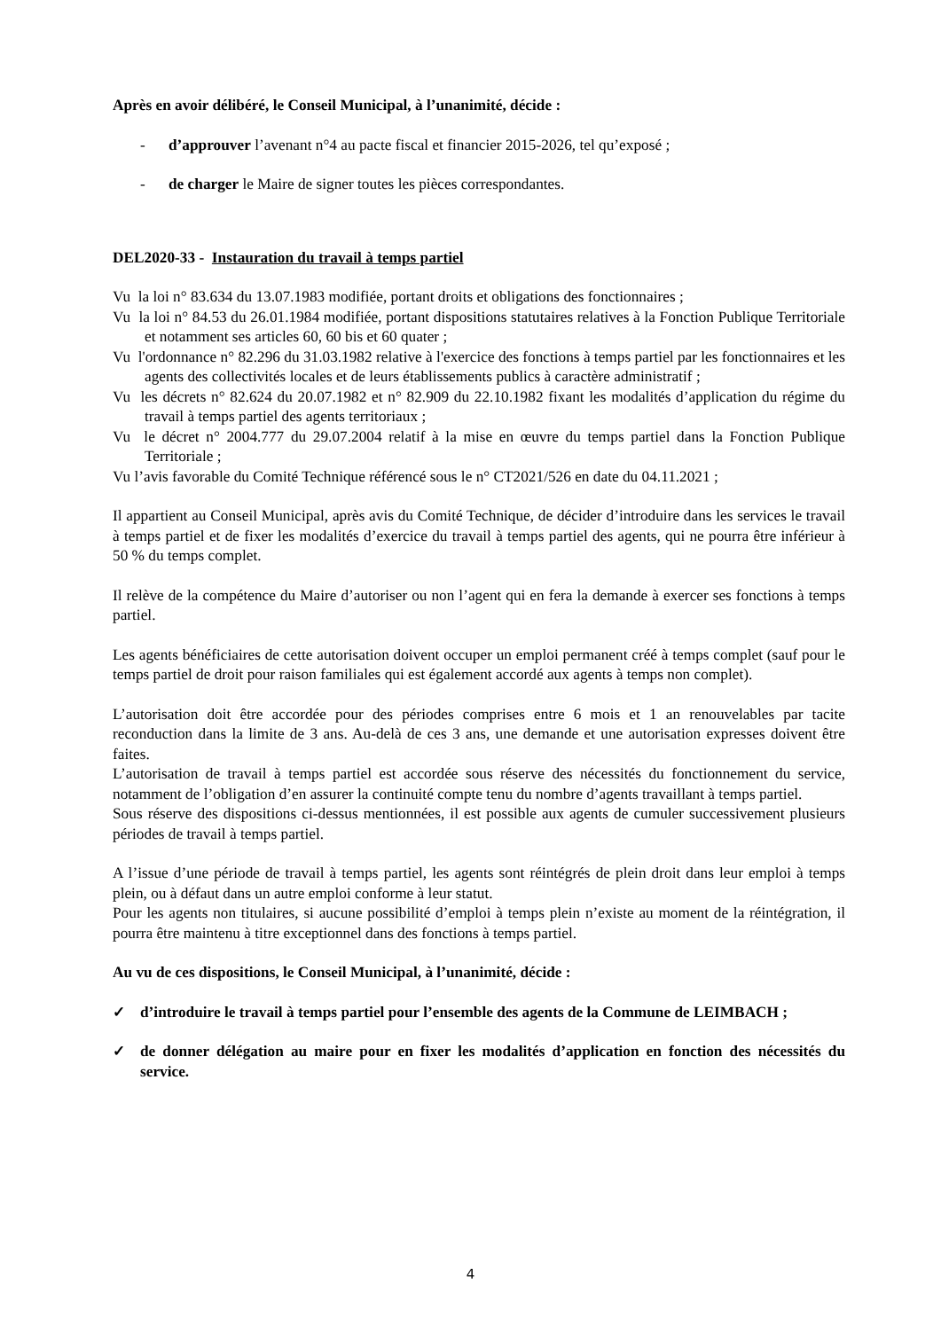Après en avoir délibéré, le Conseil Municipal, à l’unanimité, décide :
- d’approuver l’avenant n°4 au pacte fiscal et financier 2015-2026, tel qu’exposé ;
- de charger le Maire de signer toutes les pièces correspondantes.
DEL2020-33 - Instauration du travail à temps partiel
Vu la loi n° 83.634 du 13.07.1983 modifiée, portant droits et obligations des fonctionnaires ;
Vu la loi n° 84.53 du 26.01.1984 modifiée, portant dispositions statutaires relatives à la Fonction Publique Territoriale et notamment ses articles 60, 60 bis et 60 quater ;
Vu l'ordonnance n° 82.296 du 31.03.1982 relative à l'exercice des fonctions à temps partiel par les fonctionnaires et les agents des collectivités locales et de leurs établissements publics à caractère administratif ;
Vu les décrets n° 82.624 du 20.07.1982 et n° 82.909 du 22.10.1982 fixant les modalités d’application du régime du travail à temps partiel des agents territoriaux ;
Vu le décret n° 2004.777 du 29.07.2004 relatif à la mise en œuvre du temps partiel dans la Fonction Publique Territoriale ;
Vu l’avis favorable du Comité Technique référencé sous le n° CT2021/526 en date du 04.11.2021 ;
Il appartient au Conseil Municipal, après avis du Comité Technique, de décider d’introduire dans les services le travail à temps partiel et de fixer les modalités d’exercice du travail à temps partiel des agents, qui ne pourra être inférieur à 50 % du temps complet.
Il relève de la compétence du Maire d’autoriser ou non l’agent qui en fera la demande à exercer ses fonctions à temps partiel.
Les agents bénéficiaires de cette autorisation doivent occuper un emploi permanent créé à temps complet (sauf pour le temps partiel de droit pour raison familiales qui est également accordé aux agents à temps non complet).
L’autorisation doit être accordée pour des périodes comprises entre 6 mois et 1 an renouvelables par tacite reconduction dans la limite de 3 ans. Au-delà de ces 3 ans, une demande et une autorisation expresses doivent être faites.
L’autorisation de travail à temps partiel est accordée sous réserve des nécessités du fonctionnement du service, notamment de l’obligation d’en assurer la continuité compte tenu du nombre d’agents travaillant à temps partiel.
Sous réserve des dispositions ci-dessus mentionnées, il est possible aux agents de cumuler successivement plusieurs périodes de travail à temps partiel.
A l’issue d’une période de travail à temps partiel, les agents sont réintégrés de plein droit dans leur emploi à temps plein, ou à défaut dans un autre emploi conforme à leur statut.
Pour les agents non titulaires, si aucune possibilité d’emploi à temps plein n’existe au moment de la réintégration, il pourra être maintenu à titre exceptionnel dans des fonctions à temps partiel.
Au vu de ces dispositions, le Conseil Municipal, à l’unanimité, décide :
✓ d’introduire le travail à temps partiel pour l’ensemble des agents de la Commune de LEIMBACH ;
✓ de donner délégation au maire pour en fixer les modalités d’application en fonction des nécessités du service.
4